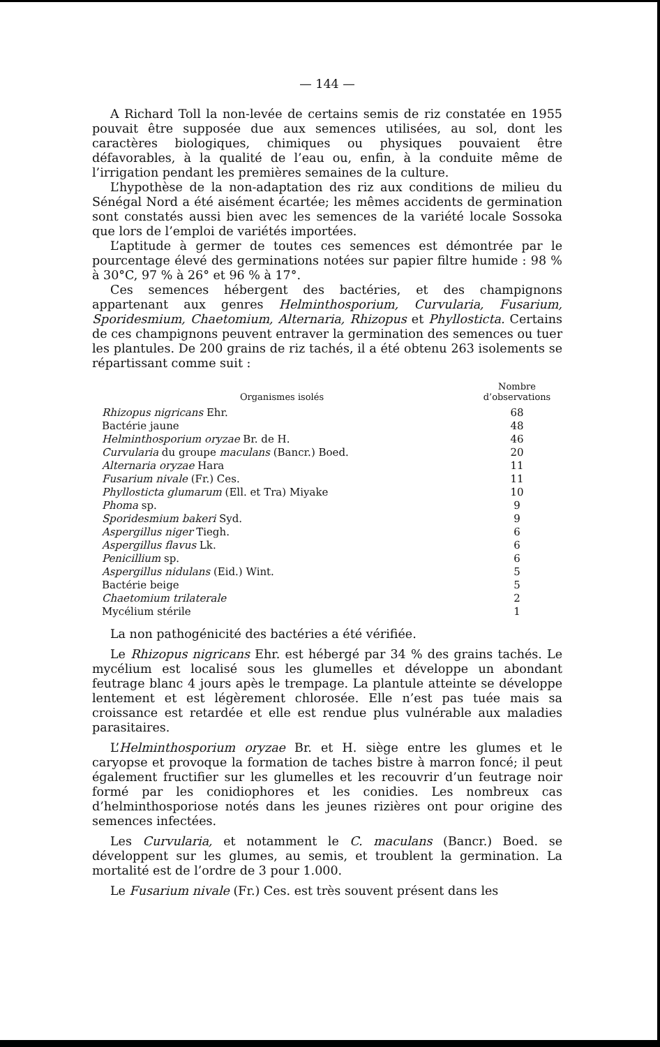— 144 —
A Richard Toll la non-levée de certains semis de riz constatée en 1955 pouvait être supposée due aux semences utilisées, au sol, dont les caractères biologiques, chimiques ou physiques pouvaient être défavorables, à la qualité de l’eau ou, enfin, à la conduite même de l’irrigation pendant les premières semaines de la culture.
L’hypothèse de la non-adaptation des riz aux conditions de milieu du Sénégal Nord a été aisément écartée; les mêmes accidents de germination sont constatés aussi bien avec les semences de la variété locale Sossoka que lors de l’emploi de variétés importées.
L’aptitude à germer de toutes ces semences est démontrée par le pourcentage élevé des germinations notées sur papier filtre humide : 98 % à 30°C, 97 % à 26° et 96 % à 17°.
Ces semences hébergent des bactéries, et des champignons appartenant aux genres Helminthosporium, Curvularia, Fusarium, Sporidesmium, Chaetomium, Alternaria, Rhizopus et Phyllosticta. Certains de ces champignons peuvent entraver la germination des semences ou tuer les plantules. De 200 grains de riz tachés, il a été obtenu 263 isolements se répartissant comme suit :
| Organismes isolés | Nombre d’observations |
| --- | --- |
| Rhizopus nigricans Ehr. | 68 |
| Bactérie jaune | 48 |
| Helminthosporium oryzae Br. de H. | 46 |
| Curvularia du groupe maculans (Bancr.) Boed. | 20 |
| Alternaria oryzae Hara | 11 |
| Fusarium nivale (Fr.) Ces. | 11 |
| Phyllosticta glumarum (Ell. et Tra) Miyake | 10 |
| Phoma sp. | 9 |
| Sporidesmium bakeri Syd. | 9 |
| Aspergillus niger Tiegh. | 6 |
| Aspergillus flavus Lk. | 6 |
| Penicillium sp. | 6 |
| Aspergillus nidulans (Eid.) Wint. | 5 |
| Bactérie beige | 5 |
| Chaetomium trilaterale | 2 |
| Mycélium stérile | 1 |
La non pathogénicité des bactéries a été vérifiée.
Le Rhizopus nigricans Ehr. est hébergé par 34 % des grains tachés. Le mycélium est localisé sous les glumelles et développe un abondant feutrage blanc 4 jours apès le trempage. La plantule atteinte se développe lentement et est légèrement chlorosée. Elle n’est pas tuée mais sa croissance est retardée et elle est rendue plus vulnérable aux maladies parasitaires.
L’Helminthosporium oryzae Br. et H. siège entre les glumes et le caryopse et provoque la formation de taches bistre à marron foncé; il peut également fructifier sur les glumelles et les recouvrir d’un feutrage noir formé par les conidiophores et les conidies. Les nombreux cas d’helminthosporiose notés dans les jeunes rizières ont pour origine des semences infectées.
Les Curvularia, et notamment le C. maculans (Bancr.) Boed. se développent sur les glumes, au semis, et troublent la germination. La mortalité est de l’ordre de 3 pour 1.000.
Le Fusarium nivale (Fr.) Ces. est très souvent présent dans les